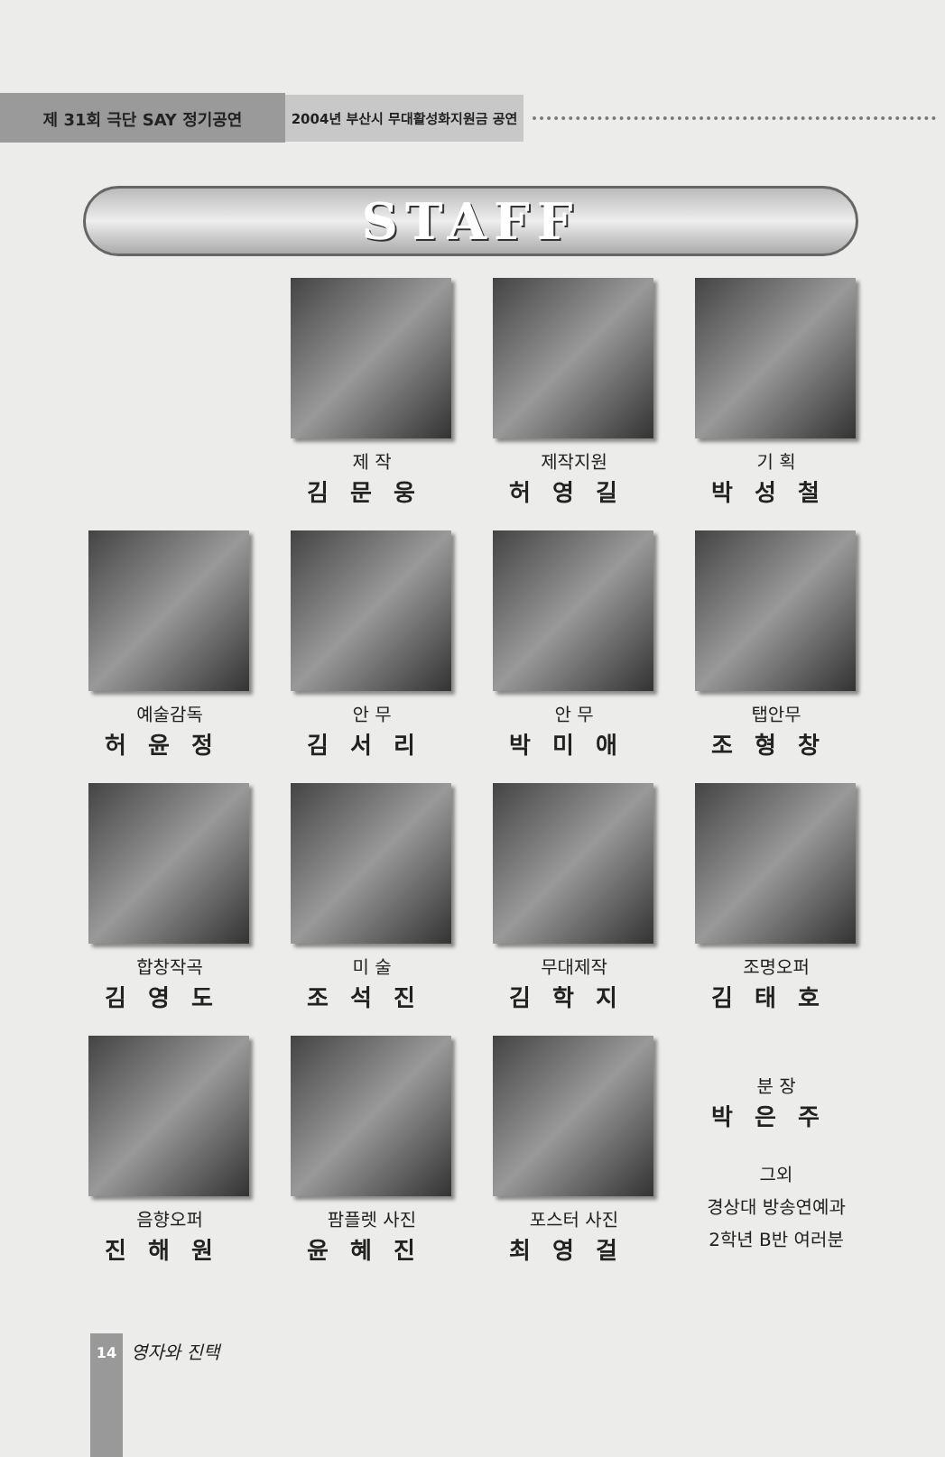제 31회 극단 SAY 정기공연
2004년 부산시 무대활성화지원금 공연
STAFF
제 작
김문웅
제작지원
허영길
기 획
박성철
예술감독
허윤정
안 무
김서리
안 무
박미애
탭안무
조형창
합창작곡
김영도
미 술
조석진
무대제작
김학지
조명오퍼
김태호
음향오퍼
진해원
팜플렛 사진
윤혜진
포스터 사진
최영걸
분 장
박은주
그외
경상대 방송연예과
2학년 B반 여러분
14 영자와 진택